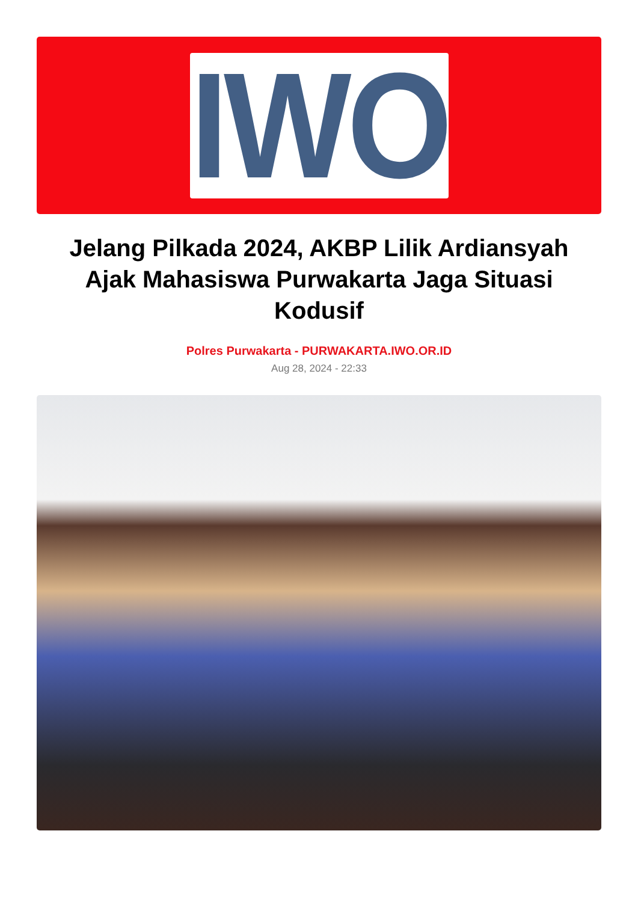IWO
Jelang Pilkada 2024, AKBP Lilik Ardiansyah Ajak Mahasiswa Purwakarta Jaga Situasi Kodusif
Polres Purwakarta - PURWAKARTA.IWO.OR.ID
Aug 28, 2024 - 22:33